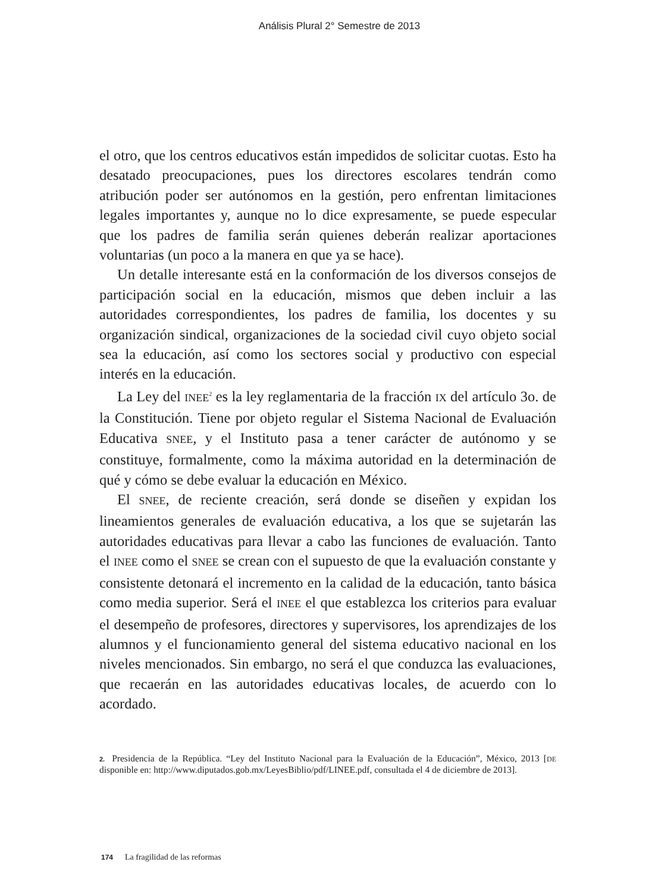Análisis Plural 2° Semestre de 2013
el otro, que los centros educativos están impedidos de solicitar cuotas. Esto ha desatado preocupaciones, pues los directores escolares tendrán como atribución poder ser autónomos en la gestión, pero enfrentan limitaciones legales importantes y, aunque no lo dice expresamente, se puede especular que los padres de familia serán quienes deberán realizar aportaciones voluntarias (un poco a la manera en que ya se hace).
Un detalle interesante está en la conformación de los diversos consejos de participación social en la educación, mismos que deben incluir a las autoridades correspondientes, los padres de familia, los docentes y su organización sindical, organizaciones de la sociedad civil cuyo objeto social sea la educación, así como los sectores social y productivo con especial interés en la educación.
La Ley del INEE<sup>2</sup> es la ley reglamentaria de la fracción IX del artículo 3o. de la Constitución. Tiene por objeto regular el Sistema Nacional de Evaluación Educativa SNEE, y el Instituto pasa a tener carácter de autónomo y se constituye, formalmente, como la máxima autoridad en la determinación de qué y cómo se debe evaluar la educación en México.
El SNEE, de reciente creación, será donde se diseñen y expidan los lineamientos generales de evaluación educativa, a los que se sujetarán las autoridades educativas para llevar a cabo las funciones de evaluación. Tanto el INEE como el SNEE se crean con el supuesto de que la evaluación constante y consistente detonará el incremento en la calidad de la educación, tanto básica como media superior. Será el INEE el que establezca los criterios para evaluar el desempeño de profesores, directores y supervisores, los aprendizajes de los alumnos y el funcionamiento general del sistema educativo nacional en los niveles mencionados. Sin embargo, no será el que conduzca las evaluaciones, que recaerán en las autoridades educativas locales, de acuerdo con lo acordado.
2. Presidencia de la República. “Ley del Instituto Nacional para la Evaluación de la Educación”, México, 2013 [DE disponible en: http://www.diputados.gob.mx/LeyesBiblio/pdf/LINEE.pdf, consultada el 4 de diciembre de 2013].
174 La fragilidad de las reformas